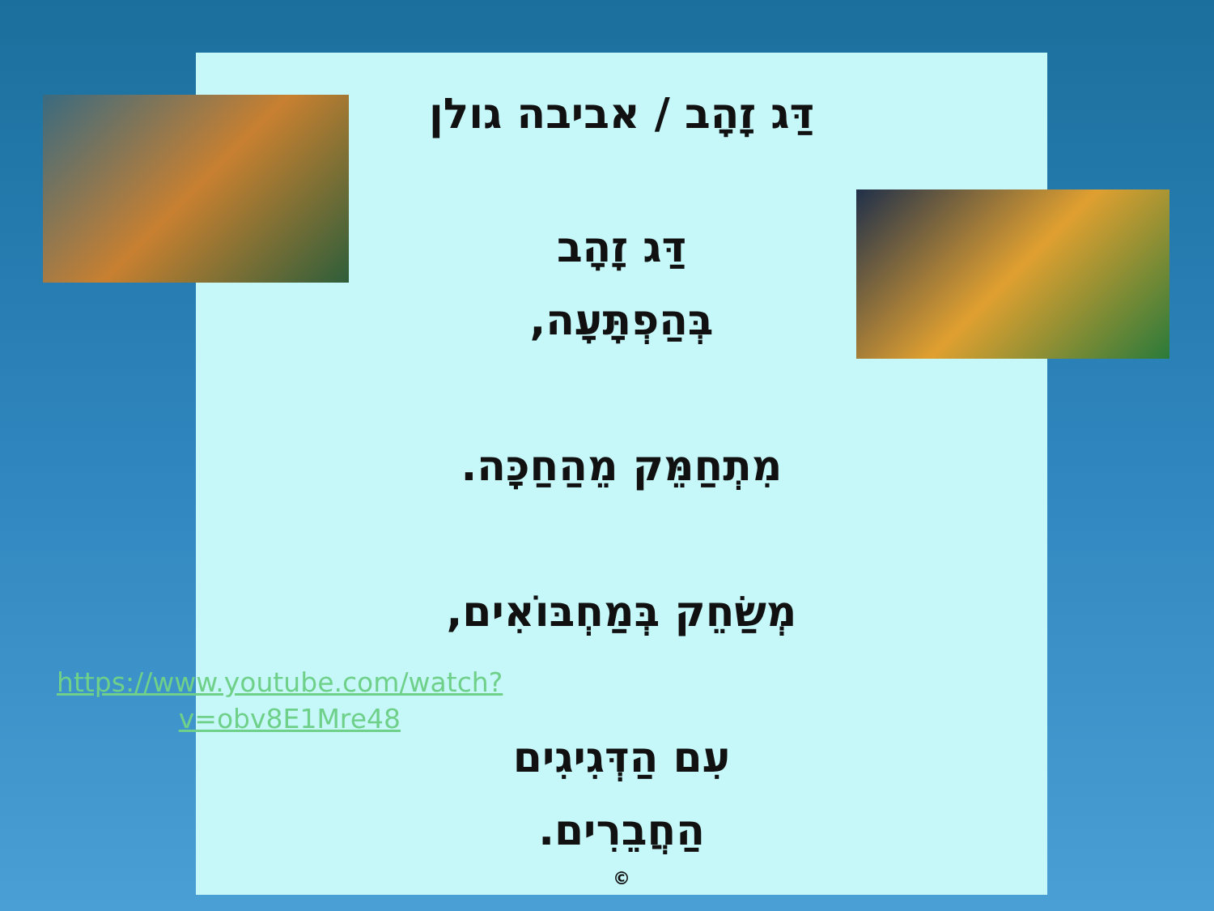דַּג זָהָב / אביבה גולן
דַּג זָהָב
בְּהַפְתָּעָה,
מִתְחַמֵּק מֵהַחַכָּה.
מְשַׂחֵק בְּמַחְבּוֹאִים,
עִם הַדְּגִיגִים
הַחֲבֵרִים.
©
https://www.youtube.com/watch?v=obv8E1Mre48